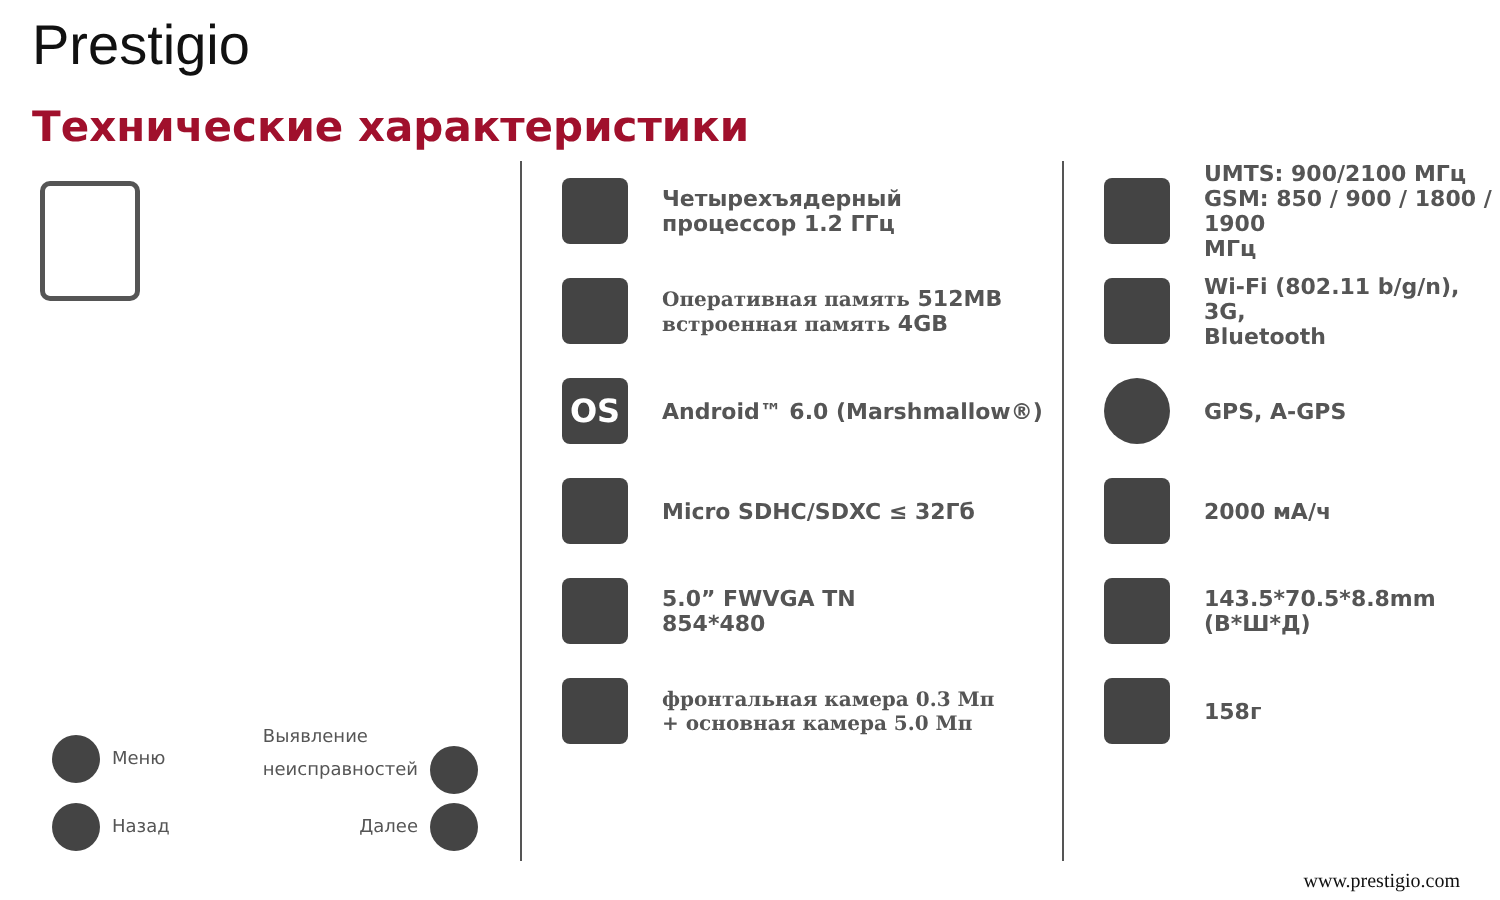Prestigio
Технические характеристики
Меню Выявление
неисправностей
Назад Далее
Четырехъядерный
процессор 1.2 ГГц
Оперативная память 512MB
встроенная память 4GB
OS
Android™ 6.0 (Marshmallow®)
Micro SDHC/SDXC ≤ 32Гб
5.0” FWVGA TN
854*480
фронтальная камера 0.3 Мп
+ основная камера 5.0 Мп
UMTS: 900/2100 МГц
GSM: 850 / 900 / 1800 / 1900
МГц
Wi-Fi (802.11 b/g/n), 3G,
Bluetooth
GPS, A-GPS
2000 мА/ч
143.5*70.5*8.8mm (В*Ш*Д)
158г
www.prestigio.com